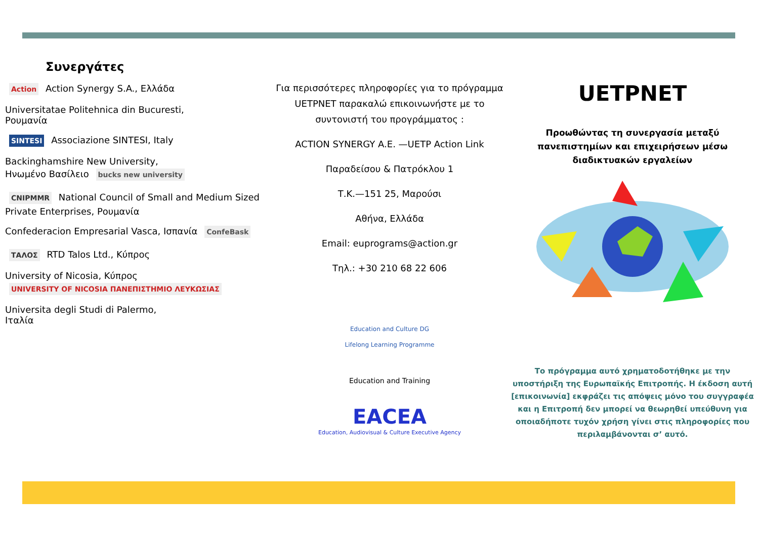Συνεργάτες
Action Action Synergy S.A., Ελλάδα
Universitatae Politehnica din Bucuresti,
Ρουμανία
SINTESI Associazione SINTESI, Italy
Backinghamshire New University,
Ηνωμένο Βασίλειο bucks new university
CNIPMMR National Council of Small and Medium Sized Private Enterprises, Ρουμανία
Confederacion Empresarial Vasca, Ισπανία ConfeBask
ΤΑΛΟΣ RTD Talos Ltd., Κύπρος
University of Nicosia, Κύπρος UNIVERSITY OF NICOSIA ΠΑΝΕΠΙΣΤΗΜΙΟ ΛΕΥΚΩΣΙΑΣ
Universita degli Studi di Palermo,
Ιταλία
Για περισσότερες πληροφορίες για το πρόγραμμα UETPNET παρακαλώ επικοινωνήστε με το συντονιστή του προγράμματος :
ACTION SYNERGY A.E. —UETP Action Link
Παραδείσου & Πατρόκλου 1
Τ.Κ.—151 25, Μαρούσι
Αθήνα, Ελλάδα
Email: euprograms@action.gr
Τηλ.: +30 210 68 22 606
Education and Culture DG
Lifelong Learning Programme
Education and Training
EACEA
Education, Audiovisual & Culture Executive Agency
UETPNET
Προωθώντας τη συνεργασία μεταξύ πανεπιστημίων και επιχειρήσεων μέσω διαδικτυακών εργαλείων
Το πρόγραμμα αυτό χρηματοδοτήθηκε με την υποστήριξη της Ευρωπαϊκής Επιτροπής. Η έκδοση αυτή [επικοινωνία] εκφράζει τις απόψεις μόνο του συγγραφέα και η Επιτροπή δεν μπορεί να θεωρηθεί υπεύθυνη για οποιαδήποτε τυχόν χρήση γίνει στις πληροφορίες που περιλαμβάνονται σ’ αυτό.